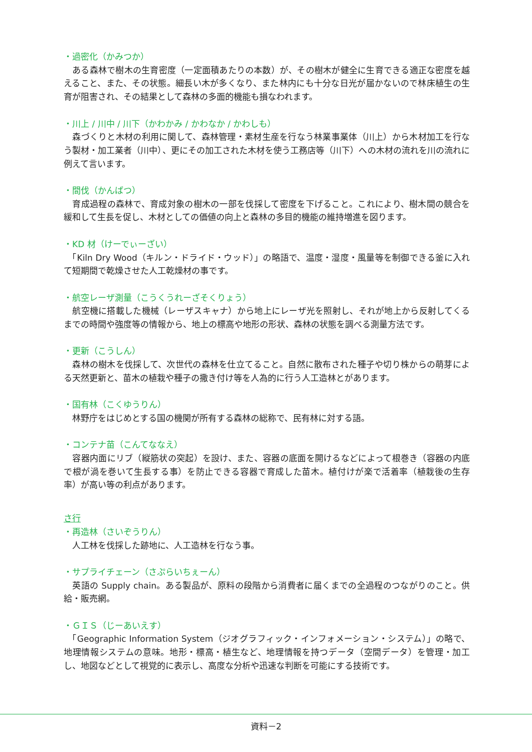・過密化（かみつか）
　ある森林で樹木の生育密度（一定面積あたりの本数）が、その樹木が健全に生育できる適正な密度を越えること、また、その状態。細長い木が多くなり、また林内にも十分な日光が届かないので林床植生の生育が阻害され、その結果として森林の多面的機能も損なわれます。
・川上 / 川中 / 川下（かわかみ / かわなか / かわしも）
　森づくりと木材の利用に関して、森林管理・素材生産を行なう林業事業体（川上）から木材加工を行なう製材・加工業者（川中）、更にその加工された木材を使う工務店等（川下）への木材の流れを川の流れに例えて言います。
・間伐（かんばつ）
　育成過程の森林で、育成対象の樹木の一部を伐採して密度を下げること。これにより、樹木間の競合を緩和して生長を促し、木材としての価値の向上と森林の多目的機能の維持増進を図ります。
・KD 材（けーでぃーざい）
　「Kiln Dry Wood（キルン・ドライド・ウッド）」の略語で、温度・湿度・風量等を制御できる釜に入れて短期間で乾燥させた人工乾燥材の事です。
・航空レーザ測量（こうくうれーざそくりょう）
　航空機に搭載した機械（レーザスキャナ）から地上にレーザ光を照射し、それが地上から反射してくるまでの時間や強度等の情報から、地上の標高や地形の形状、森林の状態を調べる測量方法です。
・更新（こうしん）
　森林の樹木を伐採して、次世代の森林を仕立てること。自然に散布された種子や切り株からの萌芽による天然更新と、苗木の植栽や種子の撒き付け等を人為的に行う人工造林とがあります。
・国有林（こくゆうりん）
　林野庁をはじめとする国の機関が所有する森林の総称で、民有林に対する語。
・コンテナ苗（こんてななえ）
　容器内面にリブ（縦筋状の突起）を設け、また、容器の底面を開けるなどによって根巻き（容器の内底で根が渦を巻いて生長する事）を防止できる容器で育成した苗木。植付けが楽で活着率（植栽後の生存率）が高い等の利点があります。
さ行
・再造林（さいぞうりん）
　人工林を伐採した跡地に、人工造林を行なう事。
・サプライチェーン（さぷらいちぇーん）
　英語の Supply chain。ある製品が、原料の段階から消費者に届くまでの全過程のつながりのこと。供給・販売網。
・ＧＩＳ（じーあいえす）
　「Geographic Information System（ジオグラフィック・インフォメーション・システム）」の略で、地理情報システムの意味。地形・標高・植生など、地理情報を持つデータ（空間データ）を管理・加工し、地図などとして視覚的に表示し、高度な分析や迅速な判断を可能にする技術です。
資料－2